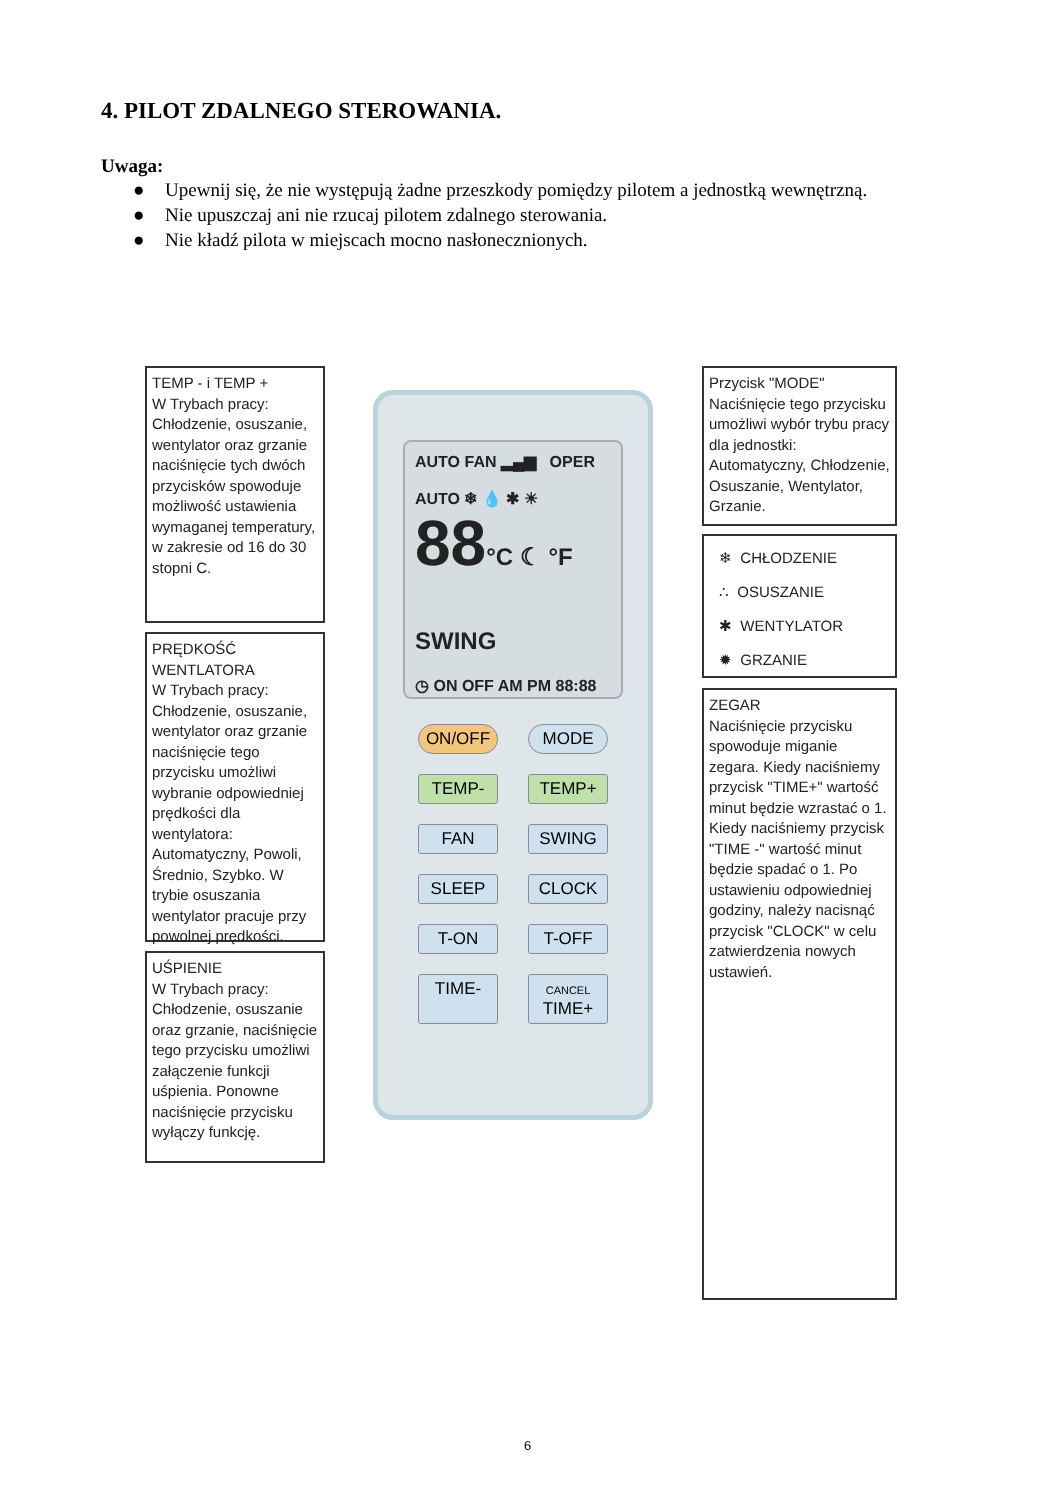4. PILOT ZDALNEGO STEROWANIA.
Uwaga:
● Upewnij się, że nie występują żadne przeszkody pomiędzy pilotem a jednostką wewnętrzną.
● Nie upuszczaj ani nie rzucaj pilotem zdalnego sterowania.
● Nie kładź pilota w miejscach mocno nasłonecznionych.
TEMP - i TEMP +
W Trybach pracy: Chłodzenie, osuszanie, wentylator oraz grzanie naciśnięcie tych dwóch przycisków spowoduje możliwość ustawienia wymaganej temperatury, w zakresie od 16 do 30 stopni C.
PRĘDKOŚĆ WENTLATORA
W Trybach pracy: Chłodzenie, osuszanie, wentylator oraz grzanie naciśnięcie tego przycisku umożliwi wybranie odpowiedniej prędkości dla wentylatora: Automatyczny, Powoli, Średnio, Szybko. W trybie osuszania wentylator pracuje przy powolnej prędkości.
UŚPIENIE
W Trybach pracy: Chłodzenie, osuszanie oraz grzanie, naciśnięcie tego przycisku umożliwi załączenie funkcji uśpienia. Ponowne naciśnięcie przycisku wyłączy funkcję.
AUTO FAN ▂▄▆ OPER
AUTO ❄ 💧 ✱ ☀
88°C ☾ °F SWING
◷ ON OFF AM PM 88:88
ON/OFF
MODE
TEMP-
TEMP+
FAN
SWING
SLEEP
CLOCK
T-ON
T-OFF
TIME-
CANCEL TIME+
Przycisk "MODE" Naciśnięcie tego przycisku umożliwi wybór trybu pracy dla jednostki: Automatyczny, Chłodzenie, Osuszanie, Wentylator, Grzanie.
❄ CHŁODZENIE
∴ OSUSZANIE
✱ WENTYLATOR
✹ GRZANIE
ZEGAR
Naciśnięcie przycisku spowoduje miganie zegara. Kiedy naciśniemy przycisk "TIME+" wartość minut będzie wzrastać o 1. Kiedy naciśniemy przycisk "TIME -" wartość minut będzie spadać o 1. Po ustawieniu odpowiedniej godziny, należy nacisnąć przycisk "CLOCK" w celu zatwierdzenia nowych ustawień.
6